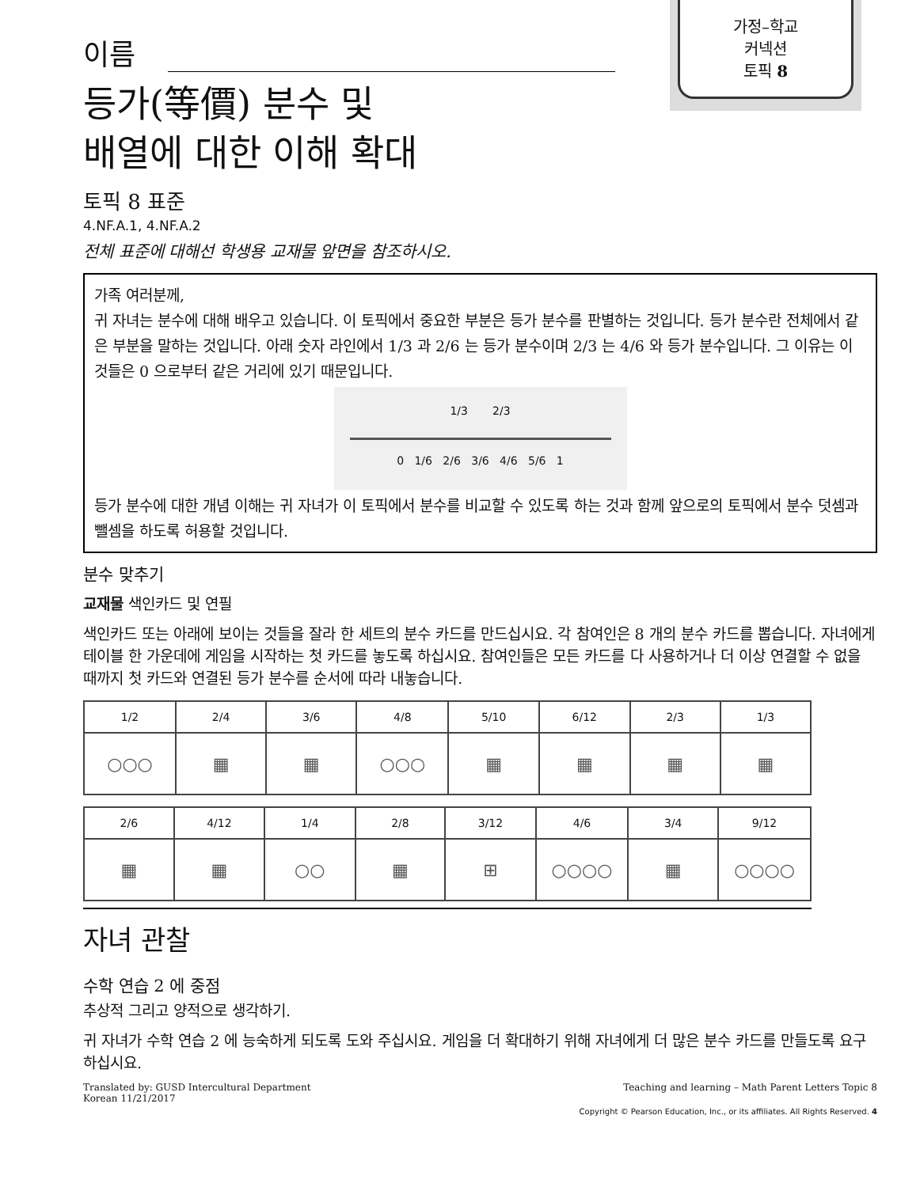가정–학교
커넥션
토픽 8
이름
등가(等價) 분수 및
배열에 대한 이해 확대
토픽 8 표준
4.NF.A.1, 4.NF.A.2
전체 표준에 대해선 학생용 교재물 앞면을 참조하시오.
가족 여러분께,
귀 자녀는 분수에 대해 배우고 있습니다. 이 토픽에서 중요한 부분은 등가 분수를 판별하는 것입니다. 등가 분수란 전체에서 같은 부분을 말하는 것입니다. 아래 숫자 라인에서 1/3 과 2/6 는 등가 분수이며 2/3 는 4/6 와 등가 분수입니다. 그 이유는 이것들은 0 으로부터 같은 거리에 있기 때문입니다.
1/3 2/3
0 1/6 2/6 3/6 4/6 5/6 1
등가 분수에 대한 개념 이해는 귀 자녀가 이 토픽에서 분수를 비교할 수 있도록 하는 것과 함께 앞으로의 토픽에서 분수 덧셈과 뺄셈을 하도록 허용할 것입니다.
분수 맞추기
교재물 색인카드 및 연필
색인카드 또는 아래에 보이는 것들을 잘라 한 세트의 분수 카드를 만드십시요. 각 참여인은 8 개의 분수 카드를 뽑습니다. 자녀에게 테이블 한 가운데에 게임을 시작하는 첫 카드를 놓도록 하십시요. 참여인들은 모든 카드를 다 사용하거나 더 이상 연결할 수 없을 때까지 첫 카드와 연결된 등가 분수를 순서에 따라 내놓습니다.
| 1/2 | 2/4 | 3/6 | 4/8 | 5/10 | 6/12 | 2/3 | 1/3 |
| ○○○ | ▦ | ▦ | ○○○ | ▦ | ▦ | ▦ | ▦ |
| 2/6 | 4/12 | 1/4 | 2/8 | 3/12 | 4/6 | 3/4 | 9/12 |
| ▦ | ▦ | ○○ | ▦ | ⊞ | ○○○○ | ▦ | ○○○○ |
자녀 관찰
수학 연습 2 에 중점
추상적 그리고 양적으로 생각하기.
귀 자녀가 수학 연습 2 에 능숙하게 되도록 도와 주십시요. 게임을 더 확대하기 위해 자녀에게 더 많은 분수 카드를 만들도록 요구하십시요.
Translated by: GUSD Intercultural Department
Korean 11/21/2017 Teaching and learning – Math Parent Letters Topic 8
Copyright © Pearson Education, Inc., or its affiliates. All Rights Reserved. 4